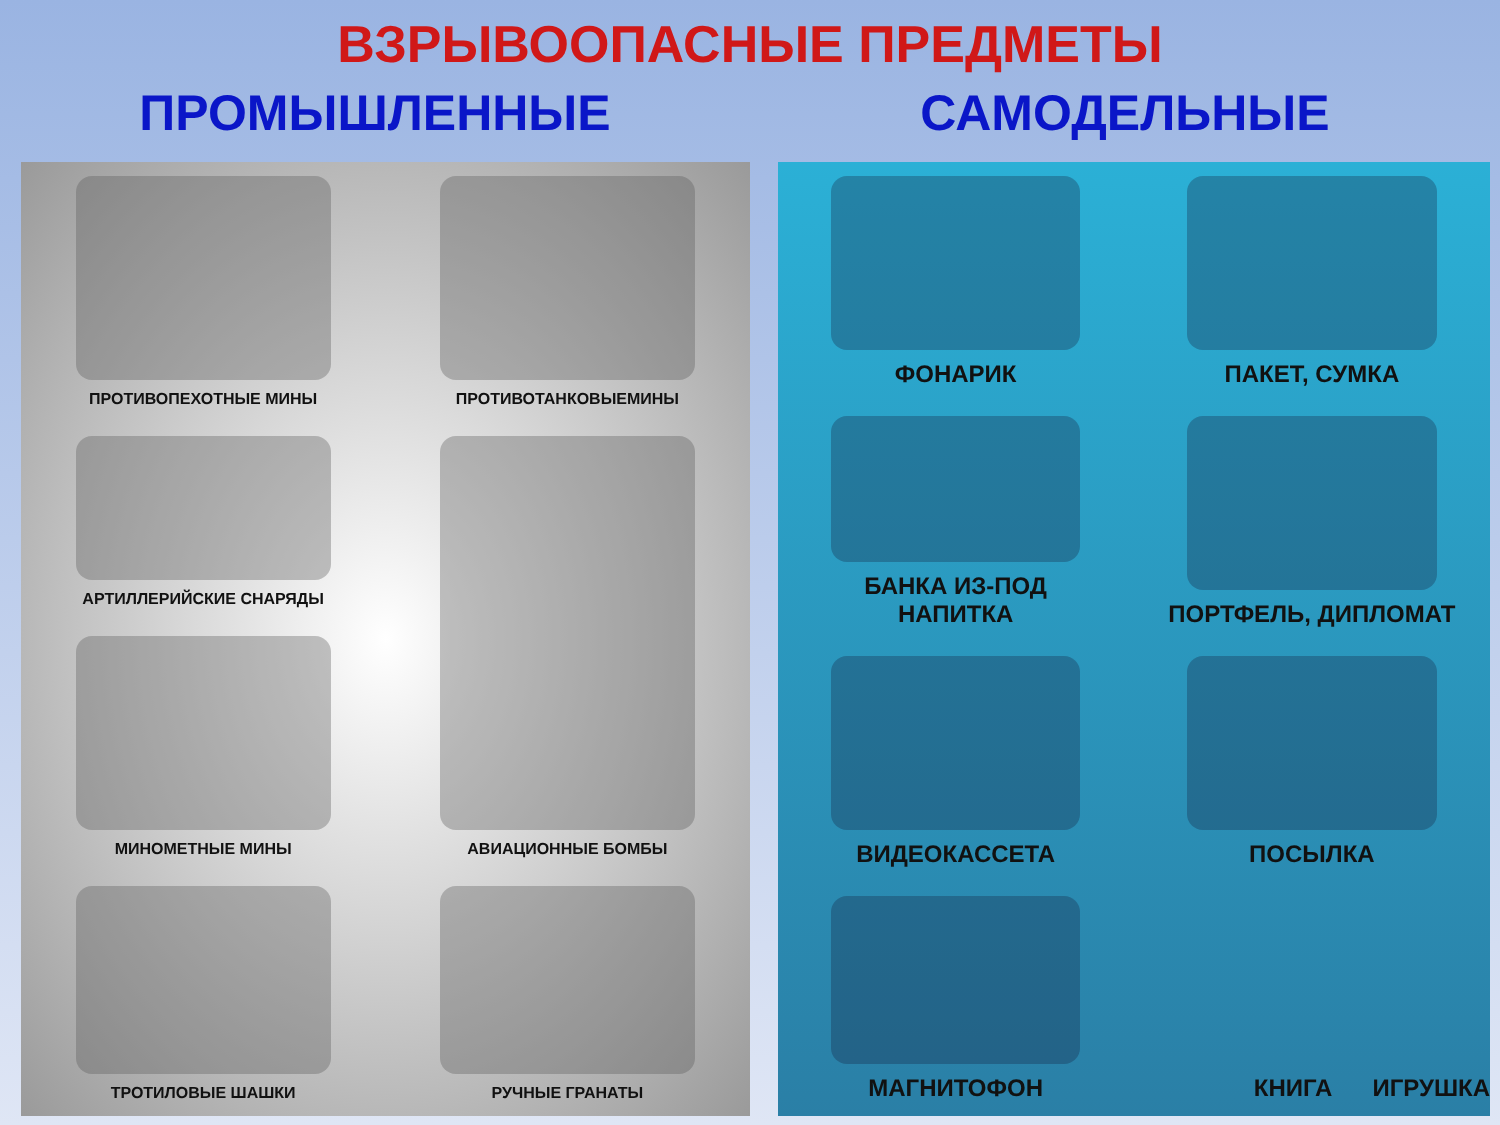ВЗРЫВООПАСНЫЕ ПРЕДМЕТЫ
ПРОМЫШЛЕННЫЕ САМОДЕЛЬНЫЕ
ПРОТИВОПЕХОТНЫЕ МИНЫ
ПРОТИВОТАНКОВЫЕМИНЫ
АРТИЛЛЕРИЙСКИЕ СНАРЯДЫ
АВИАЦИОННЫЕ БОМБЫ
МИНОМЕТНЫЕ МИНЫ
ТРОТИЛОВЫЕ ШАШКИ
РУЧНЫЕ ГРАНАТЫ
ФОНАРИК
ПАКЕТ, СУМКА
БАНКА ИЗ-ПОД
НАПИТКА
ПОРТФЕЛЬ, ДИПЛОМАТ
ВИДЕОКАССЕТА
ПОСЫЛКА
МАГНИТОФОН
КНИГА ИГРУШКА